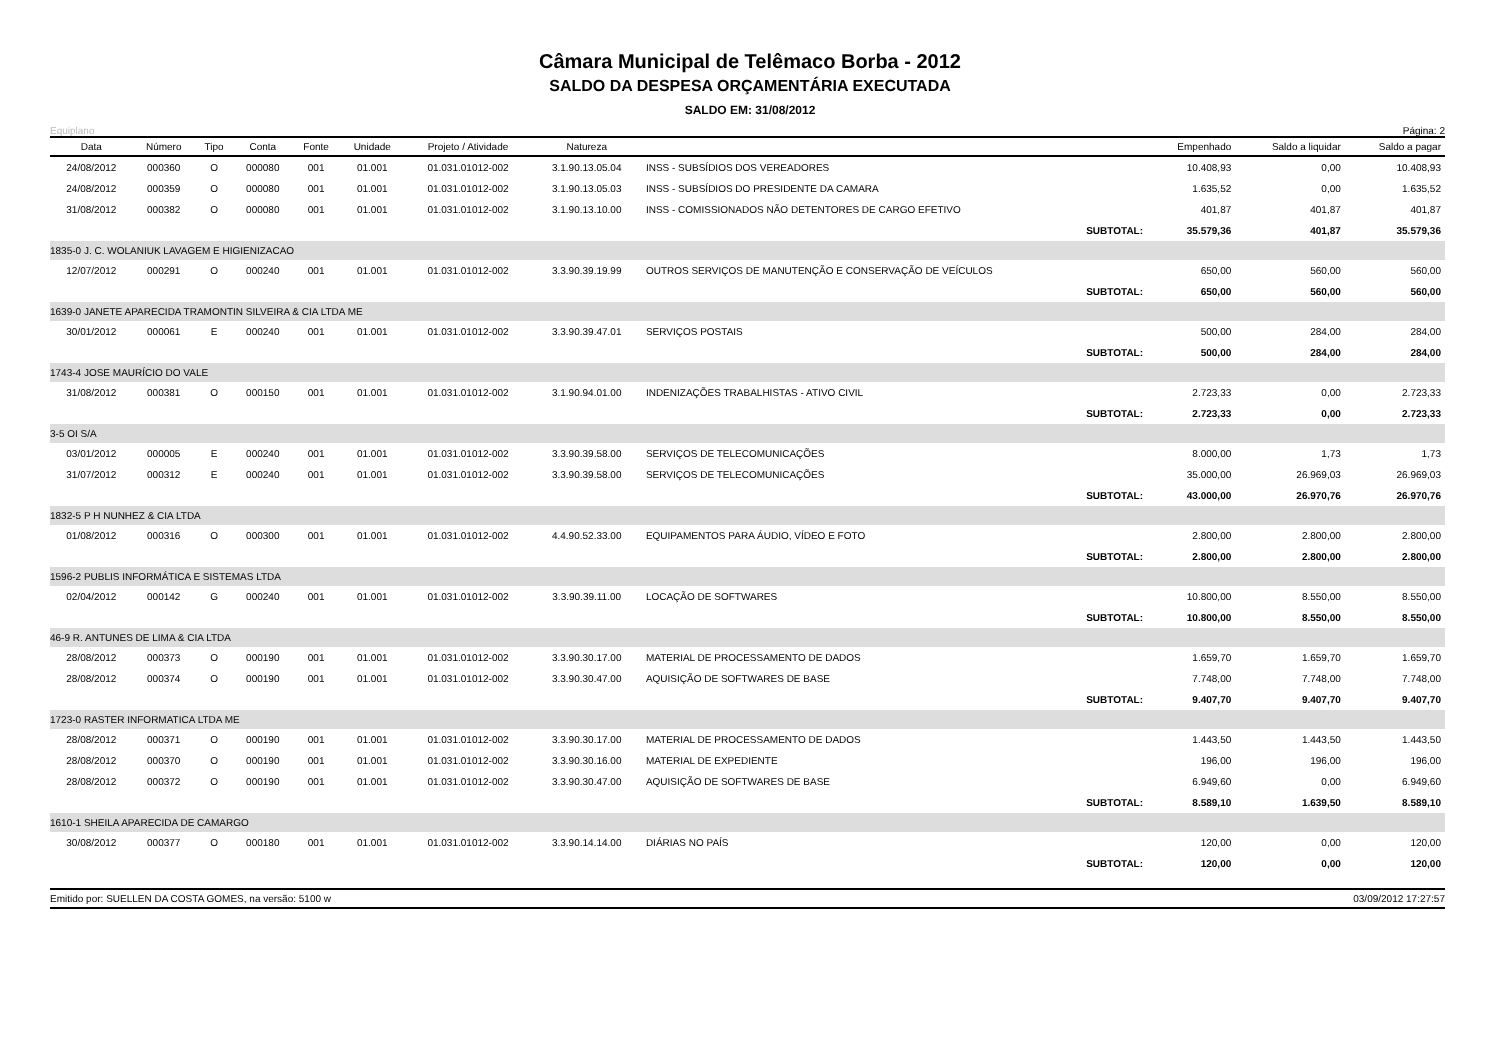Câmara Municipal de Telêmaco Borba - 2012
SALDO DA DESPESA ORÇAMENTÁRIA EXECUTADA
SALDO EM: 31/08/2012
Equiplano Página: 2
| Data | Número | Tipo | Conta | Fonte | Unidade | Projeto / Atividade | Natureza | | Empenhado | Saldo a liquidar | Saldo a pagar |
| --- | --- | --- | --- | --- | --- | --- | --- | --- | --- | --- | --- |
| 24/08/2012 | 000360 | O | 000080 | 001 | 01.001 | 01.031.01012-002 | 3.1.90.13.05.04 | INSS - SUBSÍDIOS DOS VEREADORES | 10.408,93 | 0,00 | 10.408,93 |
| 24/08/2012 | 000359 | O | 000080 | 001 | 01.001 | 01.031.01012-002 | 3.1.90.13.05.03 | INSS - SUBSÍDIOS DO PRESIDENTE DA CAMARA | 1.635,52 | 0,00 | 1.635,52 |
| 31/08/2012 | 000382 | O | 000080 | 001 | 01.001 | 01.031.01012-002 | 3.1.90.13.10.00 | INSS - COMISSIONADOS NÃO DETENTORES DE CARGO EFETIVO | 401,87 | 401,87 | 401,87 |
| SUBTOTAL: | | | | | | | | | 35.579,36 | 401,87 | 35.579,36 |
| 1835-0 J. C. WOLANIUK LAVAGEM E HIGIENIZACAO | | | | | | | | | | | |
| 12/07/2012 | 000291 | O | 000240 | 001 | 01.001 | 01.031.01012-002 | 3.3.90.39.19.99 | OUTROS SERVIÇOS DE MANUTENÇÃO E CONSERVAÇÃO DE VEÍCULOS | 650,00 | 560,00 | 560,00 |
| SUBTOTAL: | | | | | | | | | 650,00 | 560,00 | 560,00 |
| 1639-0 JANETE APARECIDA TRAMONTIN SILVEIRA & CIA LTDA ME | | | | | | | | | | | |
| 30/01/2012 | 000061 | E | 000240 | 001 | 01.001 | 01.031.01012-002 | 3.3.90.39.47.01 | SERVIÇOS POSTAIS | 500,00 | 284,00 | 284,00 |
| SUBTOTAL: | | | | | | | | | 500,00 | 284,00 | 284,00 |
| 1743-4 JOSE MAURÍCIO DO VALE | | | | | | | | | | | |
| 31/08/2012 | 000381 | O | 000150 | 001 | 01.001 | 01.031.01012-002 | 3.1.90.94.01.00 | INDENIZAÇÕES TRABALHISTAS - ATIVO CIVIL | 2.723,33 | 0,00 | 2.723,33 |
| SUBTOTAL: | | | | | | | | | 2.723,33 | 0,00 | 2.723,33 |
| 3-5 OI S/A | | | | | | | | | | | |
| 03/01/2012 | 000005 | E | 000240 | 001 | 01.001 | 01.031.01012-002 | 3.3.90.39.58.00 | SERVIÇOS DE TELECOMUNICAÇÕES | 8.000,00 | 1,73 | 1,73 |
| 31/07/2012 | 000312 | E | 000240 | 001 | 01.001 | 01.031.01012-002 | 3.3.90.39.58.00 | SERVIÇOS DE TELECOMUNICAÇÕES | 35.000,00 | 26.969,03 | 26.969,03 |
| SUBTOTAL: | | | | | | | | | 43.000,00 | 26.970,76 | 26.970,76 |
| 1832-5 P H NUNHEZ & CIA LTDA | | | | | | | | | | | |
| 01/08/2012 | 000316 | O | 000300 | 001 | 01.001 | 01.031.01012-002 | 4.4.90.52.33.00 | EQUIPAMENTOS PARA ÁUDIO, VÍDEO E FOTO | 2.800,00 | 2.800,00 | 2.800,00 |
| SUBTOTAL: | | | | | | | | | 2.800,00 | 2.800,00 | 2.800,00 |
| 1596-2 PUBLIS INFORMÁTICA E SISTEMAS LTDA | | | | | | | | | | | |
| 02/04/2012 | 000142 | G | 000240 | 001 | 01.001 | 01.031.01012-002 | 3.3.90.39.11.00 | LOCAÇÃO DE SOFTWARES | 10.800,00 | 8.550,00 | 8.550,00 |
| SUBTOTAL: | | | | | | | | | 10.800,00 | 8.550,00 | 8.550,00 |
| 46-9 R. ANTUNES DE LIMA & CIA LTDA | | | | | | | | | | | |
| 28/08/2012 | 000373 | O | 000190 | 001 | 01.001 | 01.031.01012-002 | 3.3.90.30.17.00 | MATERIAL DE PROCESSAMENTO DE DADOS | 1.659,70 | 1.659,70 | 1.659,70 |
| 28/08/2012 | 000374 | O | 000190 | 001 | 01.001 | 01.031.01012-002 | 3.3.90.30.47.00 | AQUISIÇÃO DE SOFTWARES DE BASE | 7.748,00 | 7.748,00 | 7.748,00 |
| SUBTOTAL: | | | | | | | | | 9.407,70 | 9.407,70 | 9.407,70 |
| 1723-0 RASTER INFORMATICA LTDA ME | | | | | | | | | | | |
| 28/08/2012 | 000371 | O | 000190 | 001 | 01.001 | 01.031.01012-002 | 3.3.90.30.17.00 | MATERIAL DE PROCESSAMENTO DE DADOS | 1.443,50 | 1.443,50 | 1.443,50 |
| 28/08/2012 | 000370 | O | 000190 | 001 | 01.001 | 01.031.01012-002 | 3.3.90.30.16.00 | MATERIAL DE EXPEDIENTE | 196,00 | 196,00 | 196,00 |
| 28/08/2012 | 000372 | O | 000190 | 001 | 01.001 | 01.031.01012-002 | 3.3.90.30.47.00 | AQUISIÇÃO DE SOFTWARES DE BASE | 6.949,60 | 0,00 | 6.949,60 |
| SUBTOTAL: | | | | | | | | | 8.589,10 | 1.639,50 | 8.589,10 |
| 1610-1 SHEILA APARECIDA DE CAMARGO | | | | | | | | | | | |
| 30/08/2012 | 000377 | O | 000180 | 001 | 01.001 | 01.031.01012-002 | 3.3.90.14.14.00 | DIÁRIAS NO PAÍS | 120,00 | 0,00 | 120,00 |
| SUBTOTAL: | | | | | | | | | 120,00 | 0,00 | 120,00 |
Emitido por: SUELLEN DA COSTA GOMES, na versão: 5100 w 03/09/2012 17:27:57